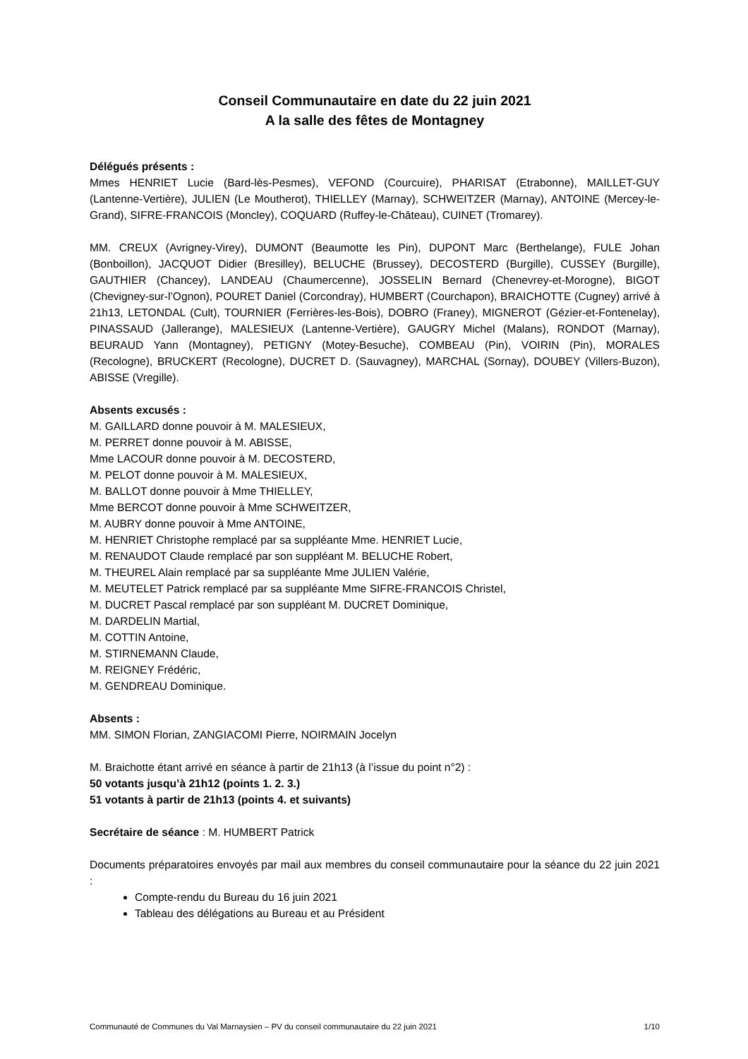Conseil Communautaire en date du 22 juin 2021
A la salle des fêtes de Montagney
Délégués présents :
Mmes HENRIET Lucie (Bard-lès-Pesmes), VEFOND (Courcuire), PHARISAT (Etrabonne), MAILLET-GUY (Lantenne-Vertière), JULIEN (Le Moutherot), THIELLEY (Marnay), SCHWEITZER (Marnay), ANTOINE (Mercey-le-Grand), SIFRE-FRANCOIS (Moncley), COQUARD (Ruffey-le-Château), CUINET (Tromarey).
MM. CREUX (Avrigney-Virey), DUMONT (Beaumotte les Pin), DUPONT Marc (Berthelange), FULE Johan (Bonboillon), JACQUOT Didier (Bresilley), BELUCHE (Brussey), DECOSTERD (Burgille), CUSSEY (Burgille), GAUTHIER (Chancey), LANDEAU (Chaumercenne), JOSSELIN Bernard (Chenevrey-et-Morogne), BIGOT (Chevigney-sur-l’Ognon), POURET Daniel (Corcondray), HUMBERT (Courchapon), BRAICHOTTE (Cugney) arrivé à 21h13, LETONDAL (Cult), TOURNIER (Ferrières-les-Bois), DOBRO (Franey), MIGNEROT (Gézier-et-Fontenelay), PINASSAUD (Jallerange), MALESIEUX (Lantenne-Vertière), GAUGRY Michel (Malans), RONDOT (Marnay), BEURAUD Yann (Montagney), PETIGNY (Motey-Besuche), COMBEAU (Pin), VOIRIN (Pin), MORALES (Recologne), BRUCKERT (Recologne), DUCRET D. (Sauvagney), MARCHAL (Sornay), DOUBEY (Villers-Buzon), ABISSE (Vregille).
Absents excusés :
M. GAILLARD donne pouvoir à M. MALESIEUX,
M. PERRET donne pouvoir à M. ABISSE,
Mme LACOUR donne pouvoir à M. DECOSTERD,
M. PELOT donne pouvoir à M. MALESIEUX,
M. BALLOT donne pouvoir à Mme THIELLEY,
Mme BERCOT donne pouvoir à Mme SCHWEITZER,
M. AUBRY donne pouvoir à Mme ANTOINE,
M. HENRIET Christophe remplacé par sa suppléante Mme. HENRIET Lucie,
M. RENAUDOT Claude remplacé par son suppléant M. BELUCHE Robert,
M. THEUREL Alain remplacé par sa suppléante Mme JULIEN Valérie,
M. MEUTELET Patrick remplacé par sa suppléante Mme SIFRE-FRANCOIS Christel,
M. DUCRET Pascal remplacé par son suppléant M. DUCRET Dominique,
M. DARDELIN Martial,
M. COTTIN Antoine,
M. STIRNEMANN Claude,
M. REIGNEY Frédéric,
M. GENDREAU Dominique.
Absents :
MM. SIMON Florian, ZANGIACOMI Pierre, NOIRMAIN Jocelyn
M. Braichotte étant arrivé en séance à partir de 21h13 (à l’issue du point n°2) :
50 votants jusqu’à 21h12 (points 1. 2. 3.)
51 votants à partir de 21h13 (points 4. et suivants)
Secrétaire de séance : M. HUMBERT Patrick
Documents préparatoires envoyés par mail aux membres du conseil communautaire pour la séance du 22 juin 2021 :
Compte-rendu du Bureau du 16 juin 2021
Tableau des délégations au Bureau et au Président
Communauté de Communes du Val Marnaysien – PV du conseil communautaire du 22 juin 2021 1/10